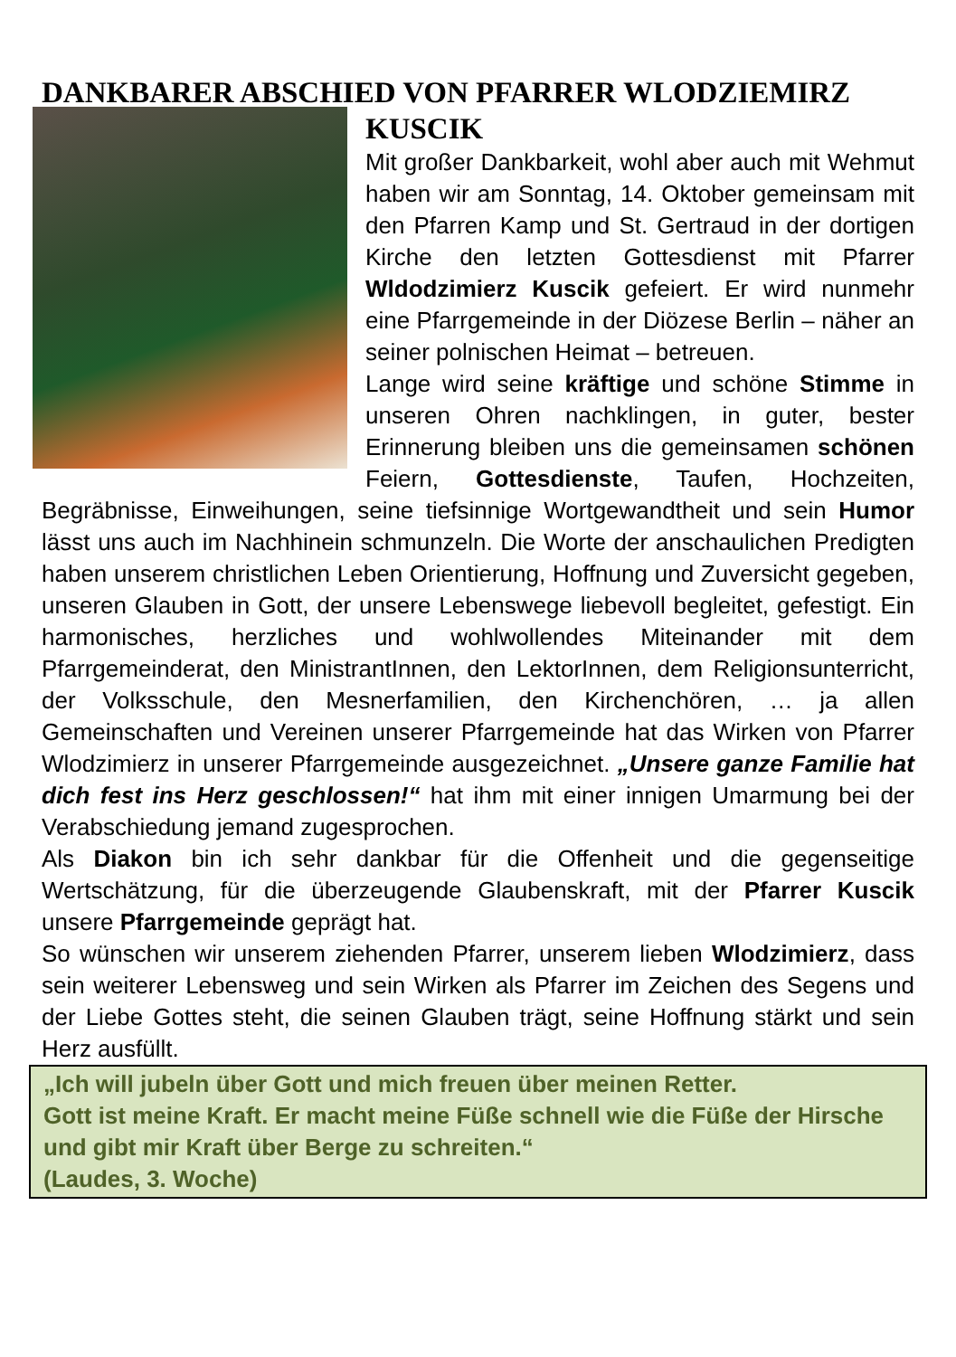DANKBARER ABSCHIED VON PFARRER WLODZIEMIRZ
KUSCIK
Mit großer Dankbarkeit, wohl aber auch mit Wehmut haben wir am Sonntag, 14. Oktober gemeinsam mit den Pfarren Kamp und St. Gertraud in der dortigen Kirche den letzten Gottesdienst mit Pfarrer Wldodzimierz Kuscik gefeiert. Er wird nunmehr eine Pfarrgemeinde in der Diözese Berlin – näher an seiner polnischen Heimat – betreuen.
Lange wird seine kräftige und schöne Stimme in unseren Ohren nachklingen, in guter, bester Erinnerung bleiben uns die gemeinsamen schönen Feiern, Gottesdienste, Taufen, Hochzeiten, Begräbnisse, Einweihungen, seine tiefsinnige Wortgewandtheit und sein Humor lässt uns auch im Nachhinein schmunzeln. Die Worte der anschaulichen Predigten haben unserem christlichen Leben Orientierung, Hoffnung und Zuversicht gegeben, unseren Glauben in Gott, der unsere Lebenswege liebevoll begleitet, gefestigt. Ein harmonisches, herzliches und wohlwollendes Miteinander mit dem Pfarrgemeinderat, den MinistrantInnen, den LektorInnen, dem Religionsunterricht, der Volksschule, den Mesnerfamilien, den Kirchenchören, … ja allen Gemeinschaften und Vereinen unserer Pfarrgemeinde hat das Wirken von Pfarrer Wlodzimierz in unserer Pfarrgemeinde ausgezeichnet. „Unsere ganze Familie hat dich fest ins Herz geschlossen!“ hat ihm mit einer innigen Umarmung bei der Verabschiedung jemand zugesprochen.
Als Diakon bin ich sehr dankbar für die Offenheit und die gegenseitige Wertschätzung, für die überzeugende Glaubenskraft, mit der Pfarrer Kuscik unsere Pfarrgemeinde geprägt hat.
So wünschen wir unserem ziehenden Pfarrer, unserem lieben Wlodzimierz, dass sein weiterer Lebensweg und sein Wirken als Pfarrer im Zeichen des Segens und der Liebe Gottes steht, die seinen Glauben trägt, seine Hoffnung stärkt und sein Herz ausfüllt.
„Ich will jubeln über Gott und mich freuen über meinen Retter.
Gott ist meine Kraft. Er macht meine Füße schnell wie die Füße der Hirsche und gibt mir Kraft über Berge zu schreiten.“
(Laudes, 3. Woche)